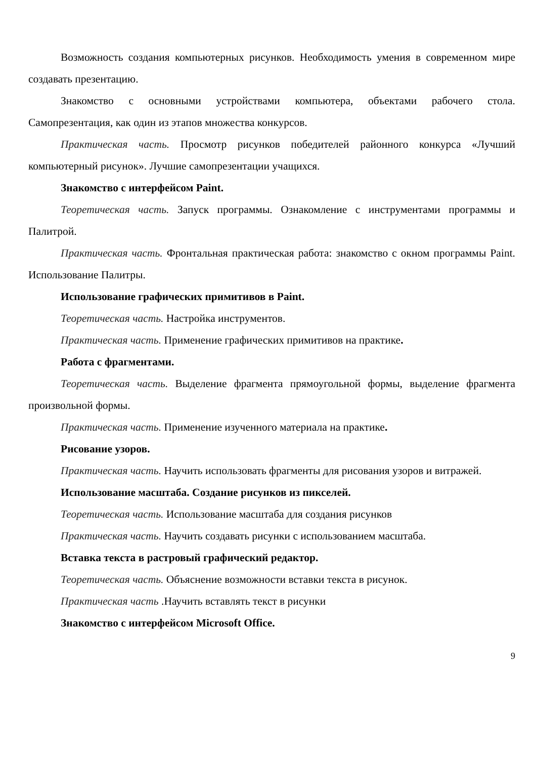Возможность создания компьютерных рисунков. Необходимость умения в современном мире создавать презентацию.
Знакомство с основными устройствами компьютера, объектами рабочего стола. Самопрезентация, как один из этапов множества конкурсов.
Практическая часть. Просмотр рисунков победителей районного конкурса «Лучший компьютерный рисунок». Лучшие самопрезентации учащихся.
Знакомство с интерфейсом Paint.
Теоретическая часть. Запуск программы. Ознакомление с инструментами программы и Палитрой.
Практическая часть. Фронтальная практическая работа: знакомство с окном программы Paint. Использование Палитры.
Использование графических примитивов в Paint.
Теоретическая часть. Настройка инструментов.
Практическая часть. Применение графических примитивов на практике.
Работа с фрагментами.
Теоретическая часть. Выделение фрагмента прямоугольной формы, выделение фрагмента произвольной формы.
Практическая часть. Применение изученного материала на практике.
Рисование узоров.
Практическая часть. Научить использовать фрагменты для рисования узоров и витражей.
Использование масштаба. Создание рисунков из пикселей.
Теоретическая часть. Использование масштаба для создания рисунков
Практическая часть. Научить создавать рисунки с использованием масштаба.
Вставка текста в растровый графический редактор.
Теоретическая часть. Объяснение возможности вставки текста в рисунок.
Практическая часть .Научить вставлять текст в рисунки
Знакомство с интерфейсом Microsoft Office.
9